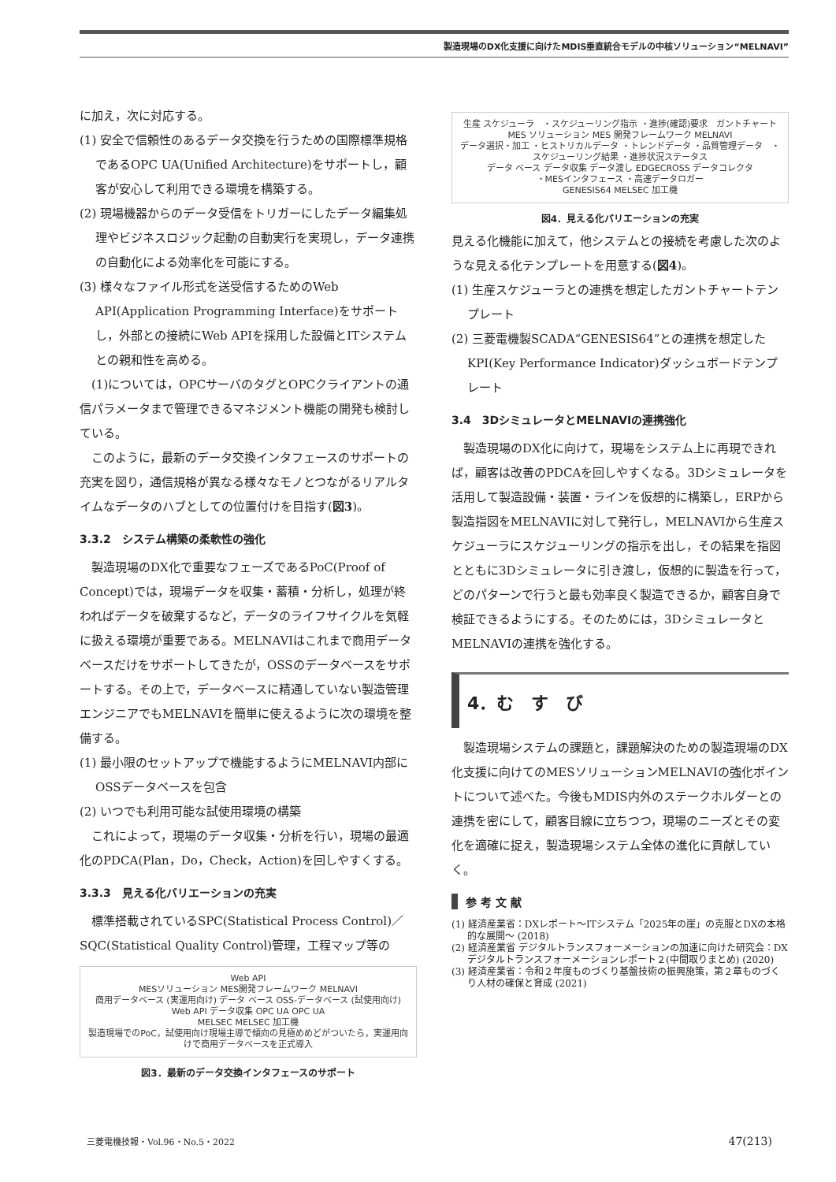製造現場のDX化支援に向けたMDIS垂直統合モデルの中核ソリューション“MELNAVI”
に加え，次に対応する。
(1) 安全で信頼性のあるデータ交換を行うための国際標準規格であるOPC UA(Unified Architecture)をサポートし，顧客が安心して利用できる環境を構築する。
(2) 現場機器からのデータ受信をトリガーにしたデータ編集処理やビジネスロジック起動の自動実行を実現し，データ連携の自動化による効率化を可能にする。
(3) 様々なファイル形式を送受信するためのWeb API(Application Programming Interface)をサポートし，外部との接続にWeb APIを採用した設備とITシステムとの親和性を高める。
　(1)については，OPCサーバのタグとOPCクライアントの通信パラメータまで管理できるマネジメント機能の開発も検討している。
　このように，最新のデータ交換インタフェースのサポートの充実を図り，通信規格が異なる様々なモノとつながるリアルタイムなデータのハブとしての位置付けを目指す(図3)。
3.3.2　システム構築の柔軟性の強化
　製造現場のDX化で重要なフェーズであるPoC(Proof of Concept)では，現場データを収集・蓄積・分析し，処理が終わればデータを破棄するなど，データのライフサイクルを気軽に扱える環境が重要である。MELNAVIはこれまで商用データベースだけをサポートしてきたが，OSSのデータベースをサポートする。その上で，データベースに精通していない製造管理エンジニアでもMELNAVIを簡単に使えるように次の環境を整備する。
(1) 最小限のセットアップで機能するようにMELNAVI内部にOSSデータベースを包含
(2) いつでも利用可能な試使用環境の構築
　これによって，現場のデータ収集・分析を行い，現場の最適化のPDCA(Plan，Do，Check，Action)を回しやすくする。
3.3.3　見える化バリエーションの充実
　標準搭載されているSPC(Statistical Process Control)／SQC(Statistical Quality Control)管理，工程マップ等の
Web API
MESソリューション MES開発フレームワーク MELNAVI
商用データベース (実運用向け) データ ベース OSS-データベース (試使用向け)
Web API データ収集 OPC UA OPC UA
MELSEC MELSEC 加工機
製造現場でのPoC，試使用向け現場主導で傾向の見極めめどがついたら，実運用向けで商用データベースを正式導入
図3．最新のデータ交換インタフェースのサポート
生産 スケジューラ　・スケジューリング指示 ・進捗(確認)要求　ガントチャート
MES ソリューション MES 開発フレームワーク MELNAVI
データ選択・加工 ・ヒストリカルデータ ・トレンドデータ ・品質管理データ　・スケジューリング結果 ・進捗状況ステータス
データ ベース データ収集 データ渡し EDGECROSS データコレクタ
・MESインタフェース ・高速データロガー
GENESIS64 MELSEC 加工機
図4．見える化バリエーションの充実
見える化機能に加えて，他システムとの接続を考慮した次のような見える化テンプレートを用意する(図4)。
(1) 生産スケジューラとの連携を想定したガントチャートテンプレート
(2) 三菱電機製SCADA“GENESIS64”との連携を想定したKPI(Key Performance Indicator)ダッシュボードテンプレート
3.4　3DシミュレータとMELNAVIの連携強化
　製造現場のDX化に向けて，現場をシステム上に再現できれば，顧客は改善のPDCAを回しやすくなる。3Dシミュレータを活用して製造設備・装置・ラインを仮想的に構築し，ERPから製造指図をMELNAVIに対して発行し，MELNAVIから生産スケジューラにスケジューリングの指示を出し，その結果を指図とともに3Dシミュレータに引き渡し，仮想的に製造を行って，どのパターンで行うと最も効率良く製造できるか，顧客自身で検証できるようにする。そのためには，3DシミュレータとMELNAVIの連携を強化する。
4．む　す　び
　製造現場システムの課題と，課題解決のための製造現場のDX化支援に向けてのMESソリューションMELNAVIの強化ポイントについて述べた。今後もMDIS内外のステークホルダーとの連携を密にして，顧客目線に立ちつつ，現場のニーズとその変化を適確に捉え，製造現場システム全体の進化に貢献していく。
参 考 文 献
(1) 経済産業省：DXレポート～ITシステム「2025年の崖」の克服とDXの本格的な展開～ (2018)
(2) 経済産業省 デジタルトランスフォーメーションの加速に向けた研究会：DXデジタルトランスフォーメーションレポート２(中間取りまとめ) (2020)
(3) 経済産業省：令和２年度ものづくり基盤技術の振興施策，第２章ものづくり人材の確保と育成 (2021)
三菱電機技報・Vol.96・No.5・2022 47(213)